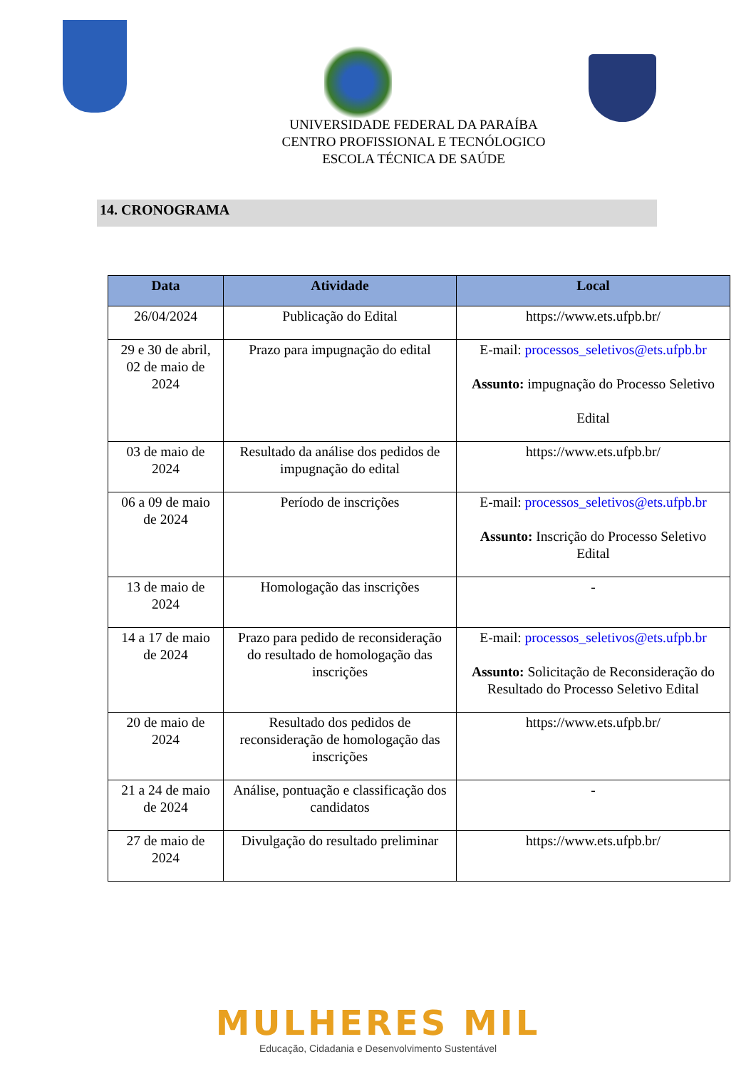UNIVERSIDADE FEDERAL DA PARAÍBA
CENTRO PROFISSIONAL E TECNÓLOGICO
ESCOLA TÉCNICA DE SAÚDE
14. CRONOGRAMA
| Data | Atividade | Local |
| --- | --- | --- |
| 26/04/2024 | Publicação do Edital | https://www.ets.ufpb.br/ |
| 29 e 30 de abril, 02 de maio de 2024 | Prazo para impugnação do edital | E-mail: processos_seletivos@ets.ufpb.br Assunto: impugnação do Processo Seletivo Edital |
| 03 de maio de 2024 | Resultado da análise dos pedidos de impugnação do edital | https://www.ets.ufpb.br/ |
| 06 a 09 de maio de 2024 | Período de inscrições | E-mail: processos_seletivos@ets.ufpb.br Assunto: Inscrição do Processo Seletivo Edital |
| 13 de maio de 2024 | Homologação das inscrições | - |
| 14 a 17 de maio de 2024 | Prazo para pedido de reconsideração do resultado de homologação das inscrições | E-mail: processos_seletivos@ets.ufpb.br Assunto: Solicitação de Reconsideração do Resultado do Processo Seletivo Edital |
| 20 de maio de 2024 | Resultado dos pedidos de reconsideração de homologação das inscrições | https://www.ets.ufpb.br/ |
| 21 a 24 de maio de 2024 | Análise, pontuação e classificação dos candidatos | - |
| 27 de maio de 2024 | Divulgação do resultado preliminar | https://www.ets.ufpb.br/ |
MULHERES MIL
Educação, Cidadania e Desenvolvimento Sustentável